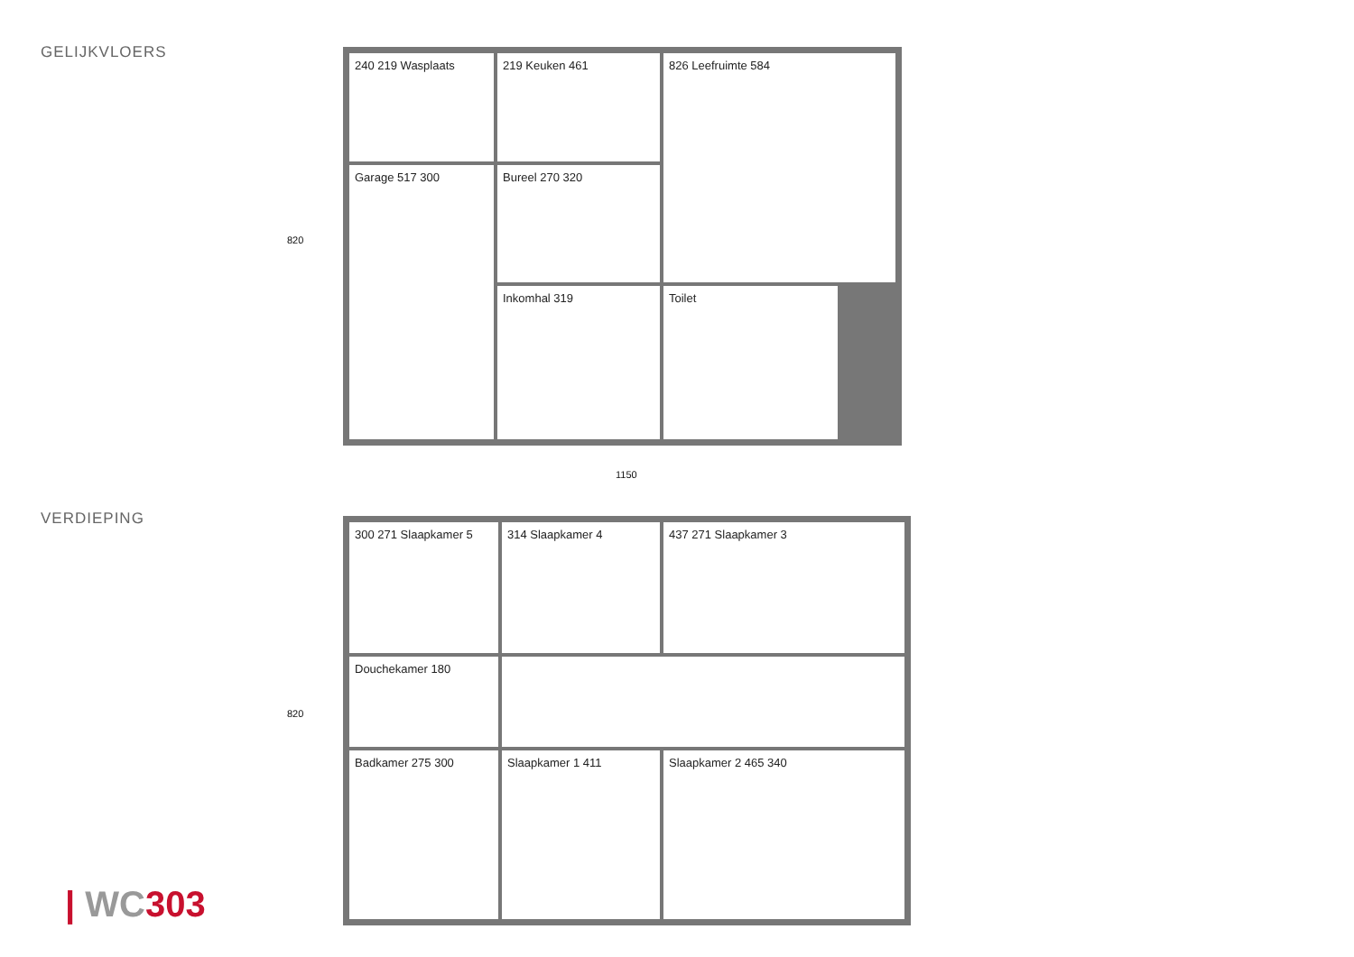GELIJKVLOERS
240 219 Wasplaats
219 Keuken 461
826 Leefruimte 584
Garage 517 300
Bureel 270 320
Inkomhal 319
Toilet
820
1150
VERDIEPING
300 271 Slaapkamer 5
314 Slaapkamer 4
437 271 Slaapkamer 3
Douchekamer 180
Badkamer 275 300
Slaapkamer 1 411
Slaapkamer 2 465 340
820
| WC 303